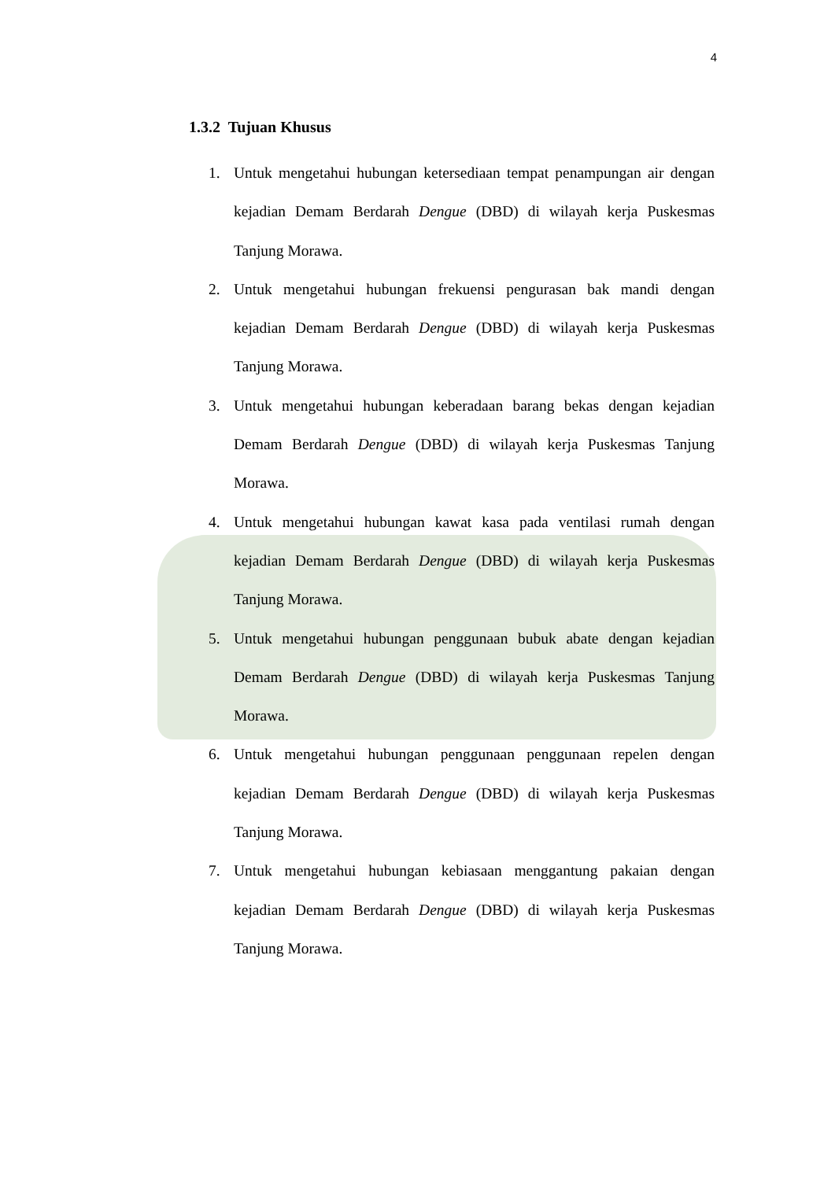4
1.3.2 Tujuan Khusus
1. Untuk mengetahui hubungan ketersediaan tempat penampungan air dengan kejadian Demam Berdarah Dengue (DBD) di wilayah kerja Puskesmas Tanjung Morawa.
2. Untuk mengetahui hubungan frekuensi pengurasan bak mandi dengan kejadian Demam Berdarah Dengue (DBD) di wilayah kerja Puskesmas Tanjung Morawa.
3. Untuk mengetahui hubungan keberadaan barang bekas dengan kejadian Demam Berdarah Dengue (DBD) di wilayah kerja Puskesmas Tanjung Morawa.
4. Untuk mengetahui hubungan kawat kasa pada ventilasi rumah dengan kejadian Demam Berdarah Dengue (DBD) di wilayah kerja Puskesmas Tanjung Morawa.
5. Untuk mengetahui hubungan penggunaan bubuk abate dengan kejadian Demam Berdarah Dengue (DBD) di wilayah kerja Puskesmas Tanjung Morawa.
6. Untuk mengetahui hubungan penggunaan penggunaan repelen dengan kejadian Demam Berdarah Dengue (DBD) di wilayah kerja Puskesmas Tanjung Morawa.
7. Untuk mengetahui hubungan kebiasaan menggantung pakaian dengan kejadian Demam Berdarah Dengue (DBD) di wilayah kerja Puskesmas Tanjung Morawa.